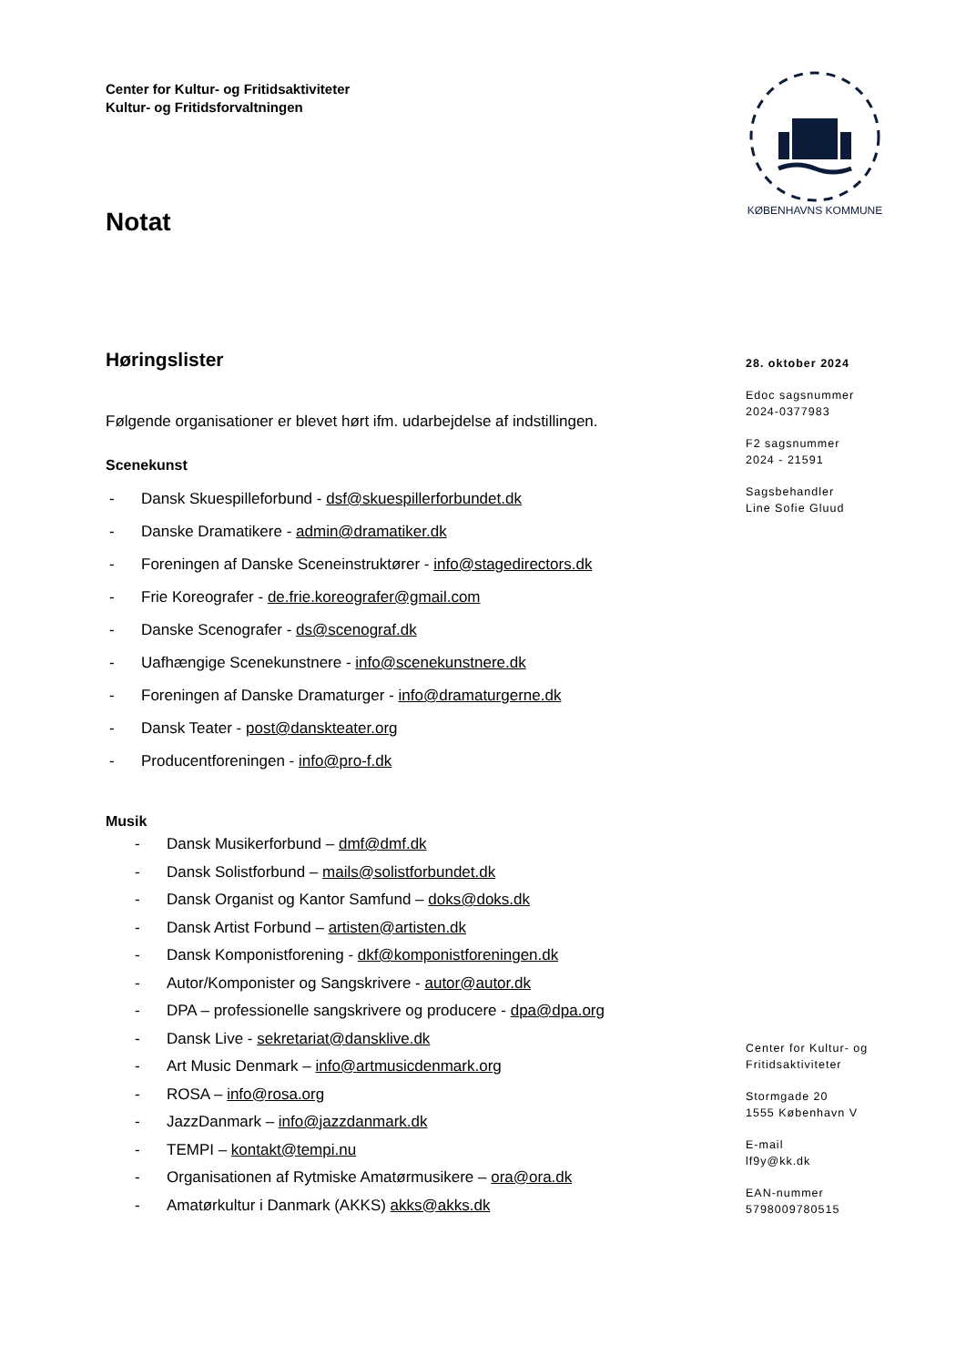Center for Kultur- og Fritidsaktiviteter
Kultur- og Fritidsforvaltningen
KØBENHAVNS KOMMUNE
Notat
Høringslister
Følgende organisationer er blevet hørt ifm. udarbejdelse af indstillingen.
Scenekunst
- Dansk Skuespilleforbund - dsf@skuespillerforbundet.dk
- Danske Dramatikere - admin@dramatiker.dk
- Foreningen af Danske Sceneinstruktører - info@stagedirectors.dk
- Frie Koreografer - de.frie.koreografer@gmail.com
- Danske Scenografer - ds@scenograf.dk
- Uafhængige Scenekunstnere - info@scenekunstnere.dk
- Foreningen af Danske Dramaturger - info@dramaturgerne.dk
- Dansk Teater - post@danskteater.org
- Producentforeningen - info@pro-f.dk
Musik
- Dansk Musikerforbund – dmf@dmf.dk
- Dansk Solistforbund – mails@solistforbundet.dk
- Dansk Organist og Kantor Samfund – doks@doks.dk
- Dansk Artist Forbund – artisten@artisten.dk
- Dansk Komponistforening - dkf@komponistforeningen.dk
- Autor/Komponister og Sangskrivere - autor@autor.dk
- DPA – professionelle sangskrivere og producere - dpa@dpa.org
- Dansk Live - sekretariat@dansklive.dk
- Art Music Denmark – info@artmusicdenmark.org
- ROSA – info@rosa.org
- JazzDanmark – info@jazzdanmark.dk
- TEMPI – kontakt@tempi.nu
- Organisationen af Rytmiske Amatørmusikere – ora@ora.dk
- Amatørkultur i Danmark (AKKS) akks@akks.dk
28. oktober 2024
Edoc sagsnummer
2024-0377983
F2 sagsnummer
2024 - 21591
Sagsbehandler
Line Sofie Gluud
Center for Kultur- og
Fritidsaktiviteter
Stormgade 20
1555 København V
E-mail
lf9y@kk.dk
EAN-nummer
5798009780515